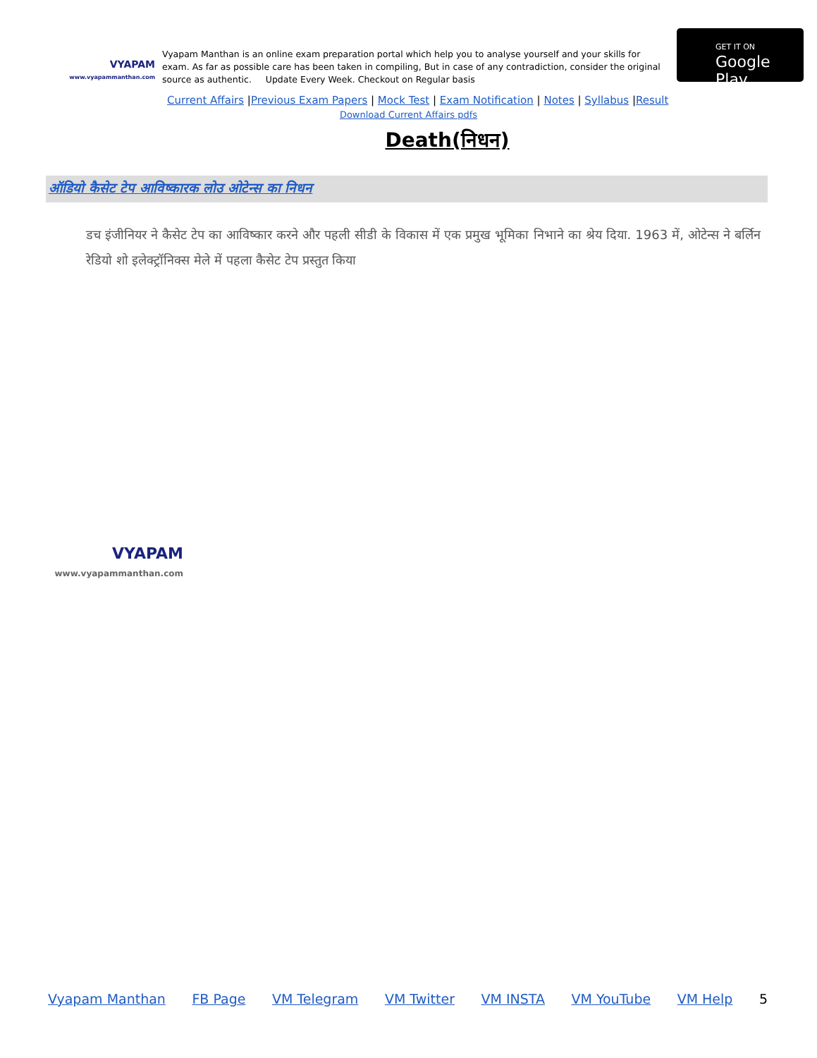VYAPAM
www.vyapammanthan.com
Vyapam Manthan is an online exam preparation portal which help you to analyse yourself and your skills for exam. As far as possible care has been taken in compiling, But in case of any contradiction, consider the original source as authentic. Update Every Week. Checkout on Regular basis
GET IT ON
Google Play
Current Affairs |Previous Exam Papers | Mock Test | Exam Notification | Notes | Syllabus |Result
Download Current Affairs pdfs
Death(निधन)
ऑडियो कैसेट टेप आविष्कारक लोउ ओटेन्स का निधन
डच इंजीनियर ने कैसेट टेप का आविष्कार करने और पहली सीडी के विकास में एक प्रमुख भूमिका निभाने का श्रेय दिया. 1963 में, ओटेन्स ने बर्लिन रेडियो शो इलेक्ट्रॉनिक्स मेले में पहला कैसेट टेप प्रस्तुत किया
VYAPAM
www.vyapammanthan.com
Vyapam Manthan FB Page VM Telegram VM Twitter VM INSTA VM YouTube VM Help 5